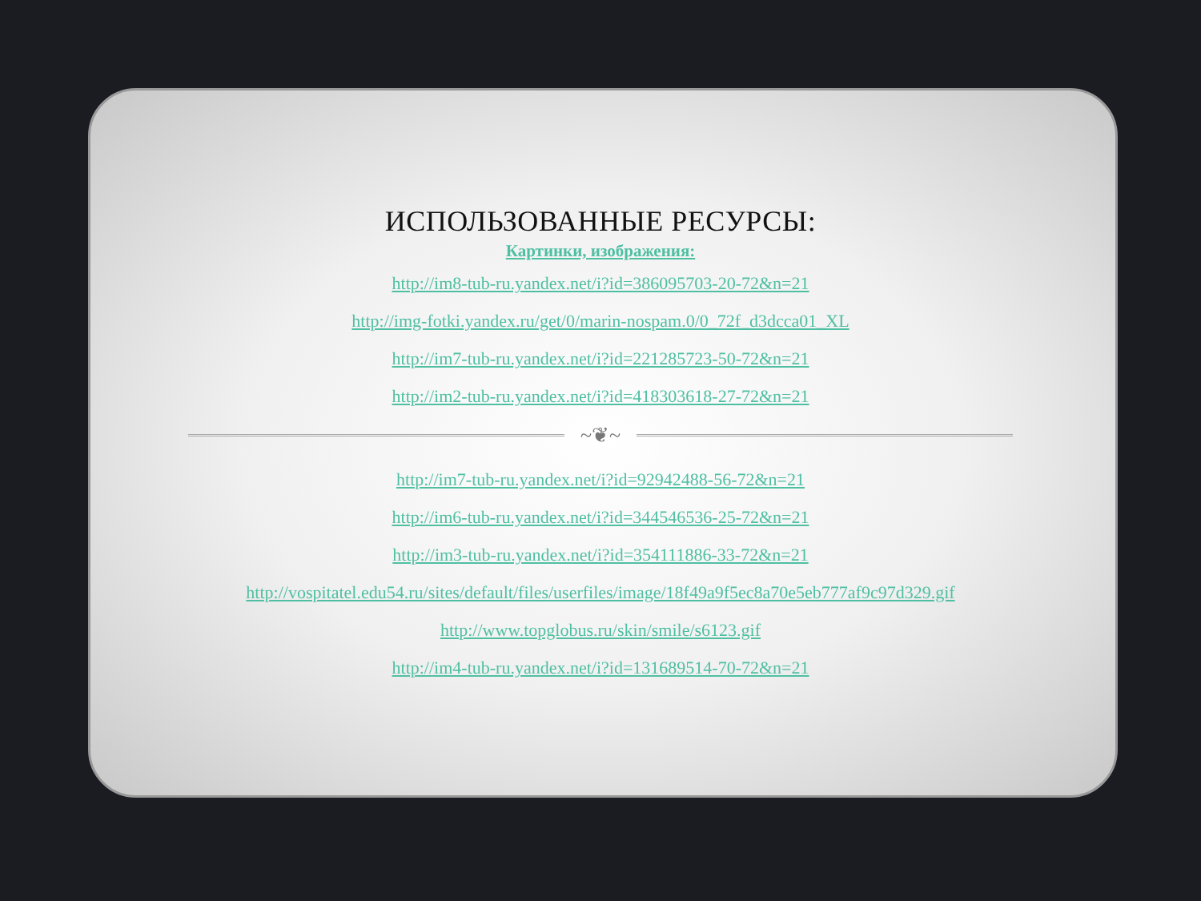ИСПОЛЬЗОВАННЫЕ РЕСУРСЫ:
Картинки, изображения:
http://im8-tub-ru.yandex.net/i?id=386095703-20-72&n=21
http://img-fotki.yandex.ru/get/0/marin-nospam.0/0_72f_d3dcca01_XL
http://im7-tub-ru.yandex.net/i?id=221285723-50-72&n=21
http://im2-tub-ru.yandex.net/i?id=418303618-27-72&n=21
~❦~
http://im7-tub-ru.yandex.net/i?id=92942488-56-72&n=21
http://im6-tub-ru.yandex.net/i?id=344546536-25-72&n=21
http://im3-tub-ru.yandex.net/i?id=354111886-33-72&n=21
http://vospitatel.edu54.ru/sites/default/files/userfiles/image/18f49a9f5ec8a70e5eb777af9c97d329.gif
http://www.topglobus.ru/skin/smile/s6123.gif
http://im4-tub-ru.yandex.net/i?id=131689514-70-72&n=21